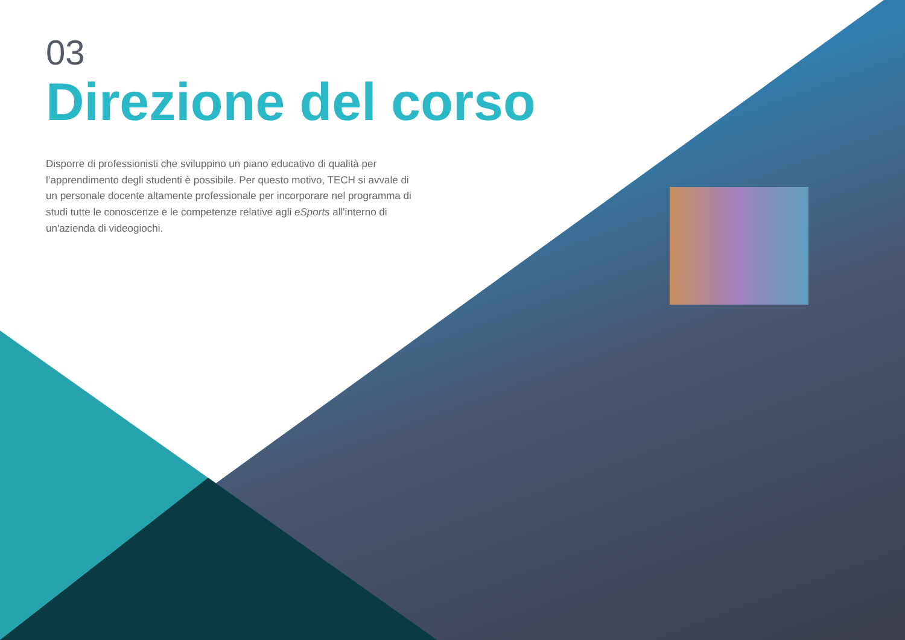03
Direzione del corso
Disporre di professionisti che sviluppino un piano educativo di qualità per l’apprendimento degli studenti è possibile. Per questo motivo, TECH si avvale di un personale docente altamente professionale per incorporare nel programma di studi tutte le conoscenze e le competenze relative agli eSports all'interno di un'azienda di videogiochi.